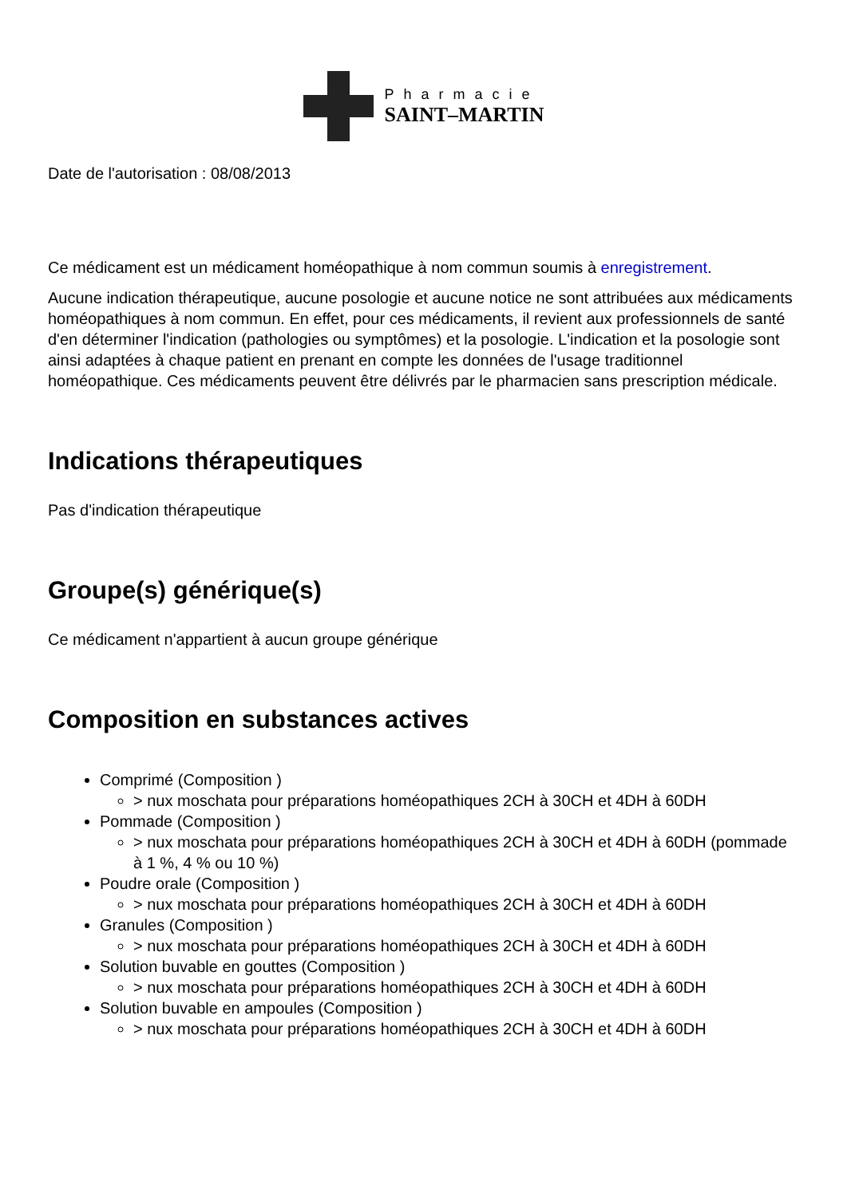Pharmacie
SAINT–MARTIN
Date de l'autorisation : 08/08/2013
Ce médicament est un médicament homéopathique à nom commun soumis à enregistrement.
Aucune indication thérapeutique, aucune posologie et aucune notice ne sont attribuées aux médicaments homéopathiques à nom commun. En effet, pour ces médicaments, il revient aux professionnels de santé d'en déterminer l'indication (pathologies ou symptômes) et la posologie. L'indication et la posologie sont ainsi adaptées à chaque patient en prenant en compte les données de l'usage traditionnel homéopathique. Ces médicaments peuvent être délivrés par le pharmacien sans prescription médicale.
Indications thérapeutiques
Pas d'indication thérapeutique
Groupe(s) générique(s)
Ce médicament n'appartient à aucun groupe générique
Composition en substances actives
Comprimé (Composition )
> nux moschata pour préparations homéopathiques 2CH à 30CH et 4DH à 60DH
Pommade (Composition )
> nux moschata pour préparations homéopathiques 2CH à 30CH et 4DH à 60DH (pommade à 1 %, 4 % ou 10 %)
Poudre orale (Composition )
> nux moschata pour préparations homéopathiques 2CH à 30CH et 4DH à 60DH
Granules (Composition )
> nux moschata pour préparations homéopathiques 2CH à 30CH et 4DH à 60DH
Solution buvable en gouttes (Composition )
> nux moschata pour préparations homéopathiques 2CH à 30CH et 4DH à 60DH
Solution buvable en ampoules (Composition )
> nux moschata pour préparations homéopathiques 2CH à 30CH et 4DH à 60DH